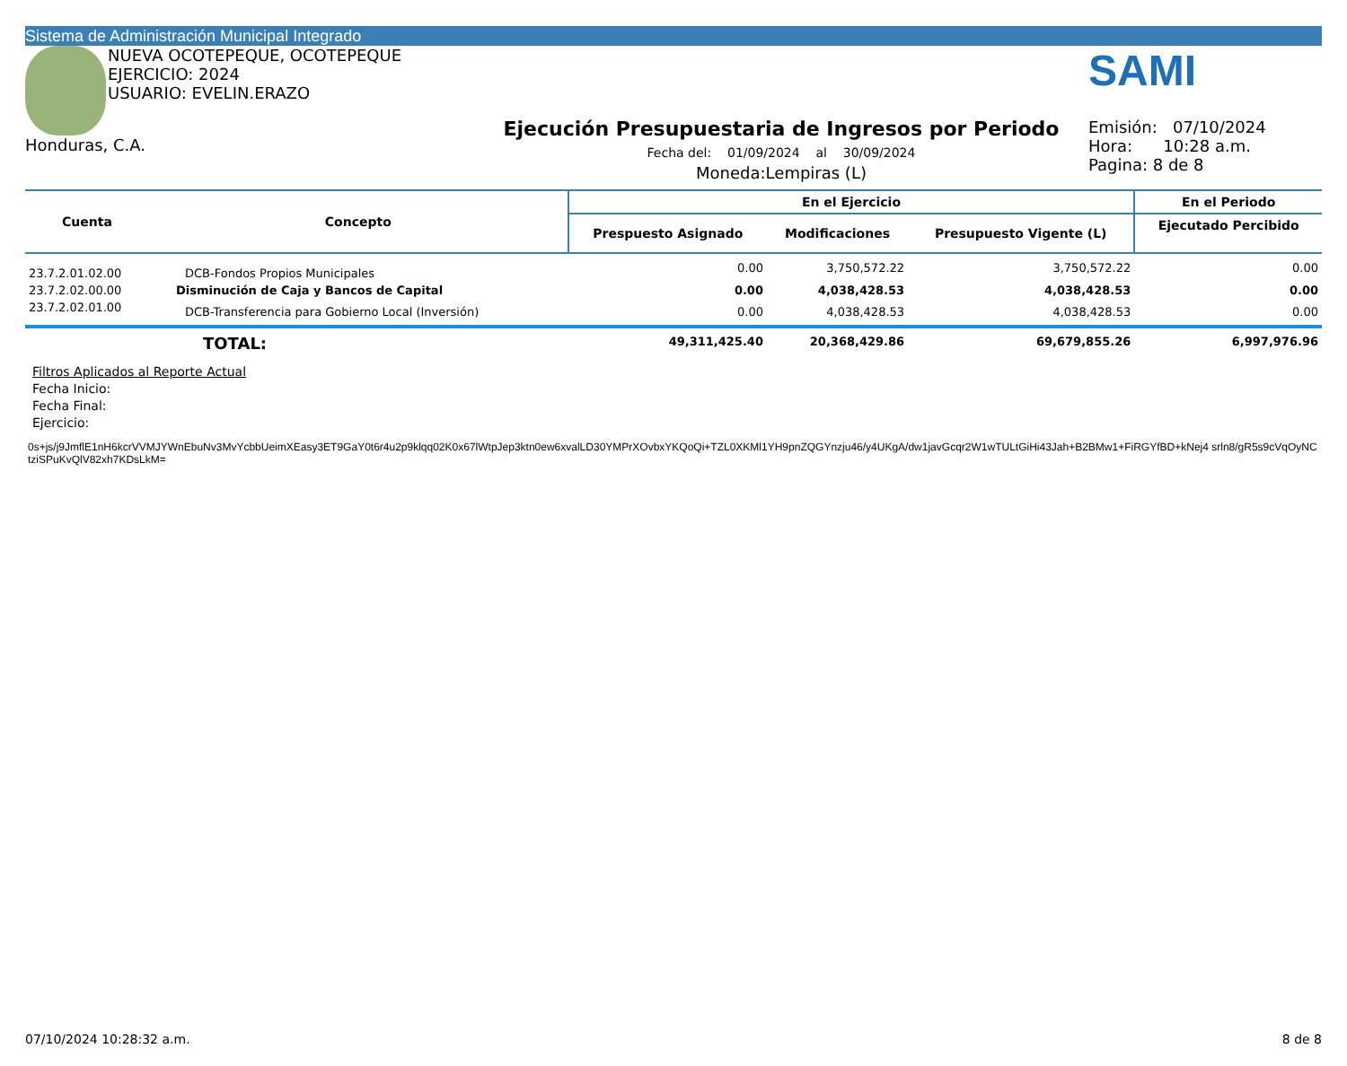Sistema de Administración Municipal Integrado
NUEVA OCOTEPEQUE, OCOTEPEQUE
EJERCICIO: 2024
USUARIO: EVELIN.ERAZO
Honduras, C.A.
Ejecución Presupuestaria de Ingresos por Periodo
Fecha del: 01/09/2024 al 30/09/2024
Moneda:Lempiras (L)
SAMI
Emisión: 07/10/2024
Hora: 10:28 a.m.
Pagina: 8 de 8
| Cuenta | Concepto | En el Ejercicio | | | En el Periodo |
| --- | --- | --- | --- | --- | --- |
| | | Prespuesto Asignado | Modificaciones | Presupuesto Vigente (L) | Ejecutado Percibido |
| 23.7.2.01.02.00 | DCB-Fondos Propios Municipales | 0.00 | 3,750,572.22 | 3,750,572.22 | 0.00 |
| 23.7.2.02.00.00 | Disminución de Caja y Bancos de Capital | 0.00 | 4,038,428.53 | 4,038,428.53 | 0.00 |
| 23.7.2.02.01.00 | DCB-Transferencia para Gobierno Local (Inversión) | 0.00 | 4,038,428.53 | 4,038,428.53 | 0.00 |
| | TOTAL: | 49,311,425.40 | 20,368,429.86 | 69,679,855.26 | 6,997,976.96 |
Filtros Aplicados al Reporte Actual
Fecha Inicio:
Fecha Final:
Ejercicio:
0s+js/j9JmflE1nH6kcrVVMJYWnEbuNv3MvYcbbUeimXEasy3ET9GaY0t6r4u2p9klqq02K0x67lWtpJep3ktn0ew6xvalLD30YMPrXOvbxYKQoQi+TZL0XKMl1YH9pnZQGYnzju46/y4UKgA/dw1javGcqr2W1wTULtGiHi43Jah+B2BMw1+FiRGYfBD+kNej4 srln8/gR5s9cVqOyNCtziSPuKvQlV82xh7KDsLkM=
07/10/2024 10:28:32 a.m. 8 de 8